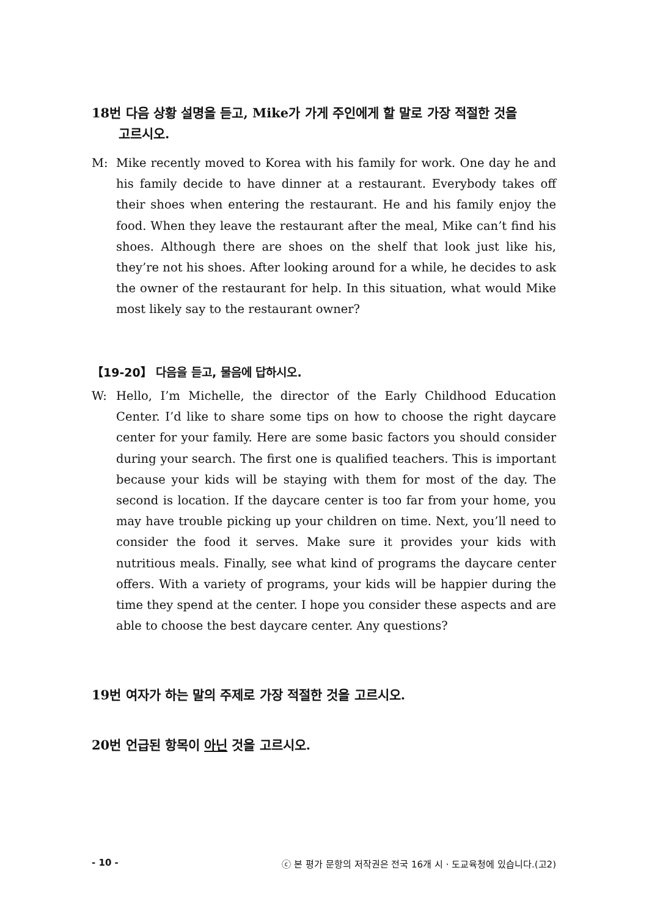18번 다음 상황 설명을 듣고, Mike가 가게 주인에게 할 말로 가장 적절한 것을
고르시오.
M: Mike recently moved to Korea with his family for work. One day he and his family decide to have dinner at a restaurant. Everybody takes off their shoes when entering the restaurant. He and his family enjoy the food. When they leave the restaurant after the meal, Mike can’t find his shoes. Although there are shoes on the shelf that look just like his, they’re not his shoes. After looking around for a while, he decides to ask the owner of the restaurant for help. In this situation, what would Mike most likely say to the restaurant owner?
【19-20】 다음을 듣고, 물음에 답하시오.
W: Hello, I’m Michelle, the director of the Early Childhood Education Center. I’d like to share some tips on how to choose the right daycare center for your family. Here are some basic factors you should consider during your search. The first one is qualified teachers. This is important because your kids will be staying with them for most of the day. The second is location. If the daycare center is too far from your home, you may have trouble picking up your children on time. Next, you’ll need to consider the food it serves. Make sure it provides your kids with nutritious meals. Finally, see what kind of programs the daycare center offers. With a variety of programs, your kids will be happier during the time they spend at the center. I hope you consider these aspects and are able to choose the best daycare center. Any questions?
19번 여자가 하는 말의 주제로 가장 적절한 것을 고르시오.
20번 언급된 항목이 아닌 것을 고르시오.
- 10 - ⓒ 본 평가 문항의 저작권은 전국 16개 시 · 도교육청에 있습니다.(고2)